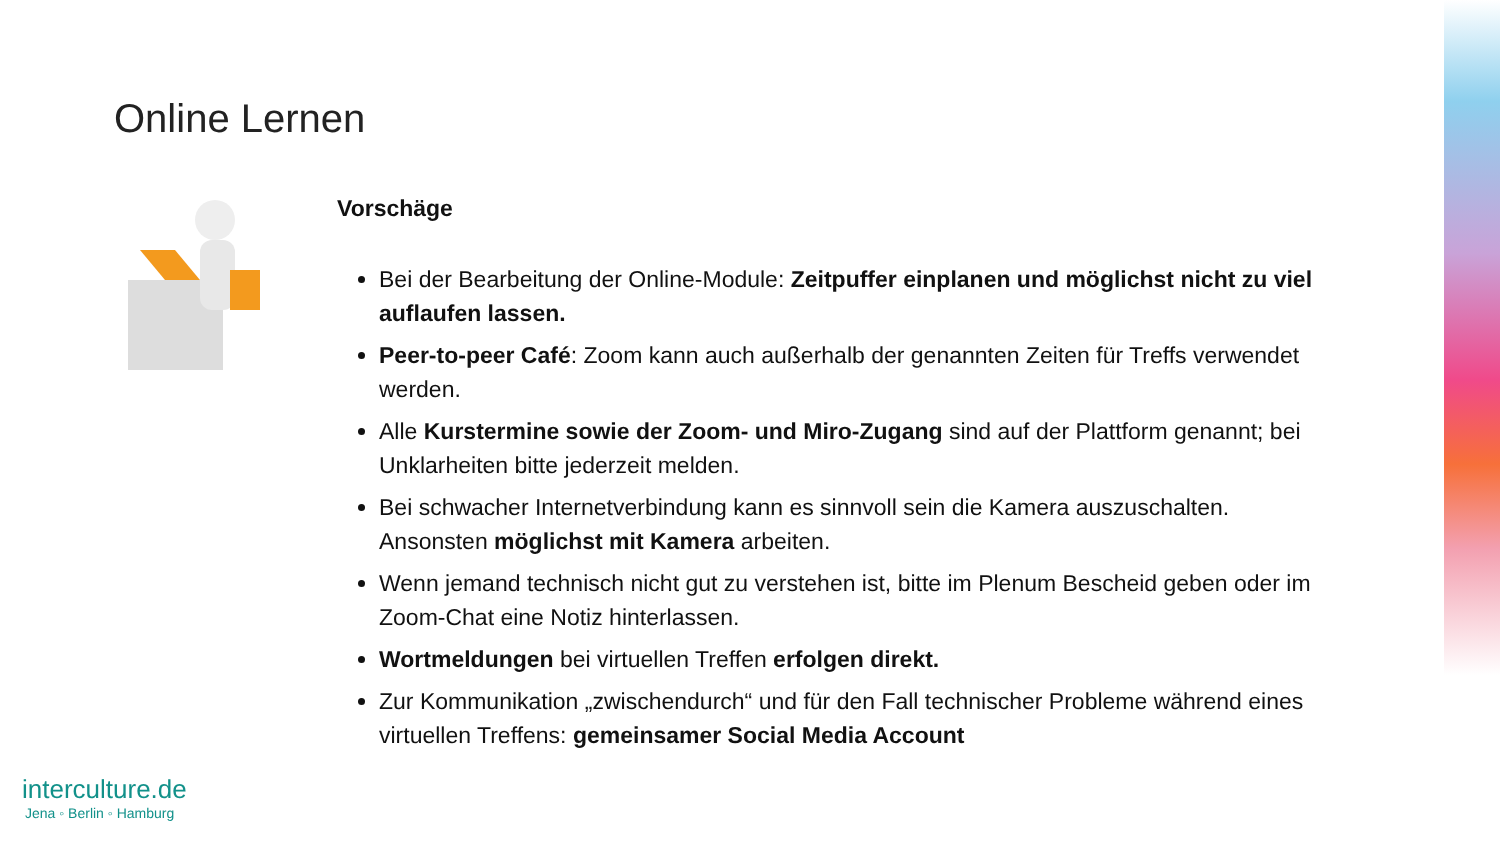Online Lernen
Vorschäge
Bei der Bearbeitung der Online-Module: Zeitpuffer einplanen und möglichst nicht zu viel auflaufen lassen.
Peer-to-peer Café: Zoom kann auch außerhalb der genannten Zeiten für Treffs verwendet werden.
Alle Kurstermine sowie der Zoom- und Miro-Zugang sind auf der Plattform genannt; bei Unklarheiten bitte jederzeit melden.
Bei schwacher Internetverbindung kann es sinnvoll sein die Kamera auszuschalten. Ansonsten möglichst mit Kamera arbeiten.
Wenn jemand technisch nicht gut zu verstehen ist, bitte im Plenum Bescheid geben oder im Zoom-Chat eine Notiz hinterlassen.
Wortmeldungen bei virtuellen Treffen erfolgen direkt.
Zur Kommunikation „zwischendurch“ und für den Fall technischer Probleme während eines virtuellen Treffens: gemeinsamer Social Media Account
interculture.de
Jena ◦ Berlin ◦ Hamburg